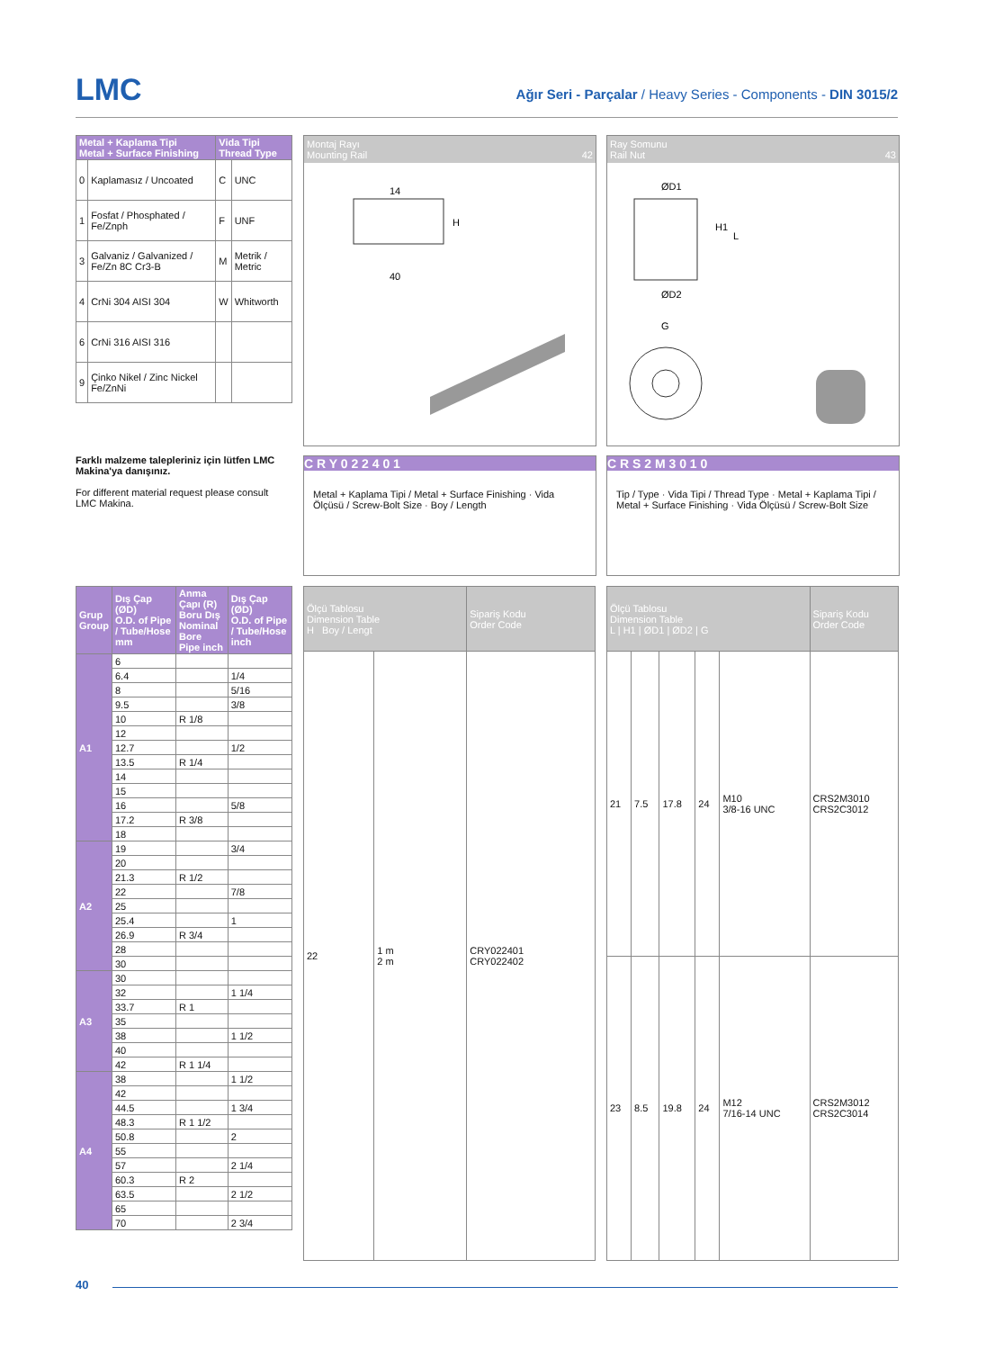LMC
Ağır Seri - Parçalar / Heavy Series - Components - DIN 3015/2
| Metal + Kaplama Tipi Metal + Surface Finishing | | Vida Tipi Thread Type | |
| --- | --- | --- | --- |
| 0 | Kaplamasız / Uncoated | C | UNC |
| 1 | Fosfat / Phosphated / Fe/Znph | F | UNF |
| 3 | Galvaniz / Galvanized / Fe/Zn 8C Cr3-B | M | Metrik / Metric |
| 4 | CrNi 304 AISI 304 | W | Whitworth |
| 6 | CrNi 316 AISI 316 | | |
| 9 | Çinko Nikel / Zinc Nickel Fe/ZnNi | | |
Farklı malzeme talepleriniz için lütfen LMC Makina'ya danışınız.
For different material request please consult LMC Makina.
Montaj Rayı
Mounting Rail 42
14
40
H
Ray Somunu
Rail Nut 43
ØD1
ØD2
H1
L
G
C R Y 0 2 2 4 0 1
Metal + Kaplama Tipi / Metal + Surface Finishing · Vida Ölçüsü / Screw-Bolt Size · Boy / Length
C R S 2 M 3 0 1 0
Tip / Type · Vida Tipi / Thread Type · Metal + Kaplama Tipi / Metal + Surface Finishing · Vida Ölçüsü / Screw-Bolt Size
| Grup Group | Dış Çap (ØD) O.D. of Pipe / Tube/Hose mm | Anma Çapı (R) Boru Dış Nominal Bore Pipe inch | Dış Çap (ØD) O.D. of Pipe / Tube/Hose inch |
| --- | --- | --- | --- |
| A1 | 6 | | |
| | 6.4 | | 1/4 |
| | 8 | | 5/16 |
| | 9.5 | | 3/8 |
| | 10 | R 1/8 | |
| | 12 | | |
| | 12.7 | | 1/2 |
| | 13.5 | R 1/4 | |
| | 14 | | |
| | 15 | | |
| | 16 | | 5/8 |
| | 17.2 | R 3/8 | |
| | 18 | | |
| A2 | 19 | | 3/4 |
| | 20 | | |
| | 21.3 | R 1/2 | |
| | 22 | | 7/8 |
| | 25 | | |
| | 25.4 | | 1 |
| | 26.9 | R 3/4 | |
| | 28 | | |
| | 30 | | |
| A3 | 30 | | |
| | 32 | | 1 1/4 |
| | 33.7 | R 1 | |
| | 35 | | |
| | 38 | | 1 1/2 |
| | 40 | | |
| | 42 | R 1 1/4 | |
| A4 | 38 | | 1 1/2 |
| | 42 | | |
| | 44.5 | | 1 3/4 |
| | 48.3 | R 1 1/2 | |
| | 50.8 | | 2 |
| | 55 | | |
| | 57 | | 2 1/4 |
| | 60.3 | R 2 | |
| | 63.5 | | 2 1/2 |
| | 65 | | |
| | 70 | | 2 3/4 |
| Ölçü Tablosu Dimension Table H Boy / Lengt | | Sipariş Kodu Order Code |
| 22 | 1 m 2 m | CRY022401 CRY022402 |
| Ölçü Tablosu Dimension Table L / H1 / ØD1 / ØD2 / G | | | | | Sipariş Kodu Order Code |
| 21 | 7.5 | 17.8 | 24 | M10 3/8-16 UNC | CRS2M3010 CRS2C3012 |
| 23 | 8.5 | 19.8 | 24 | M12 7/16-14 UNC | CRS2M3012 CRS2C3014 |
40